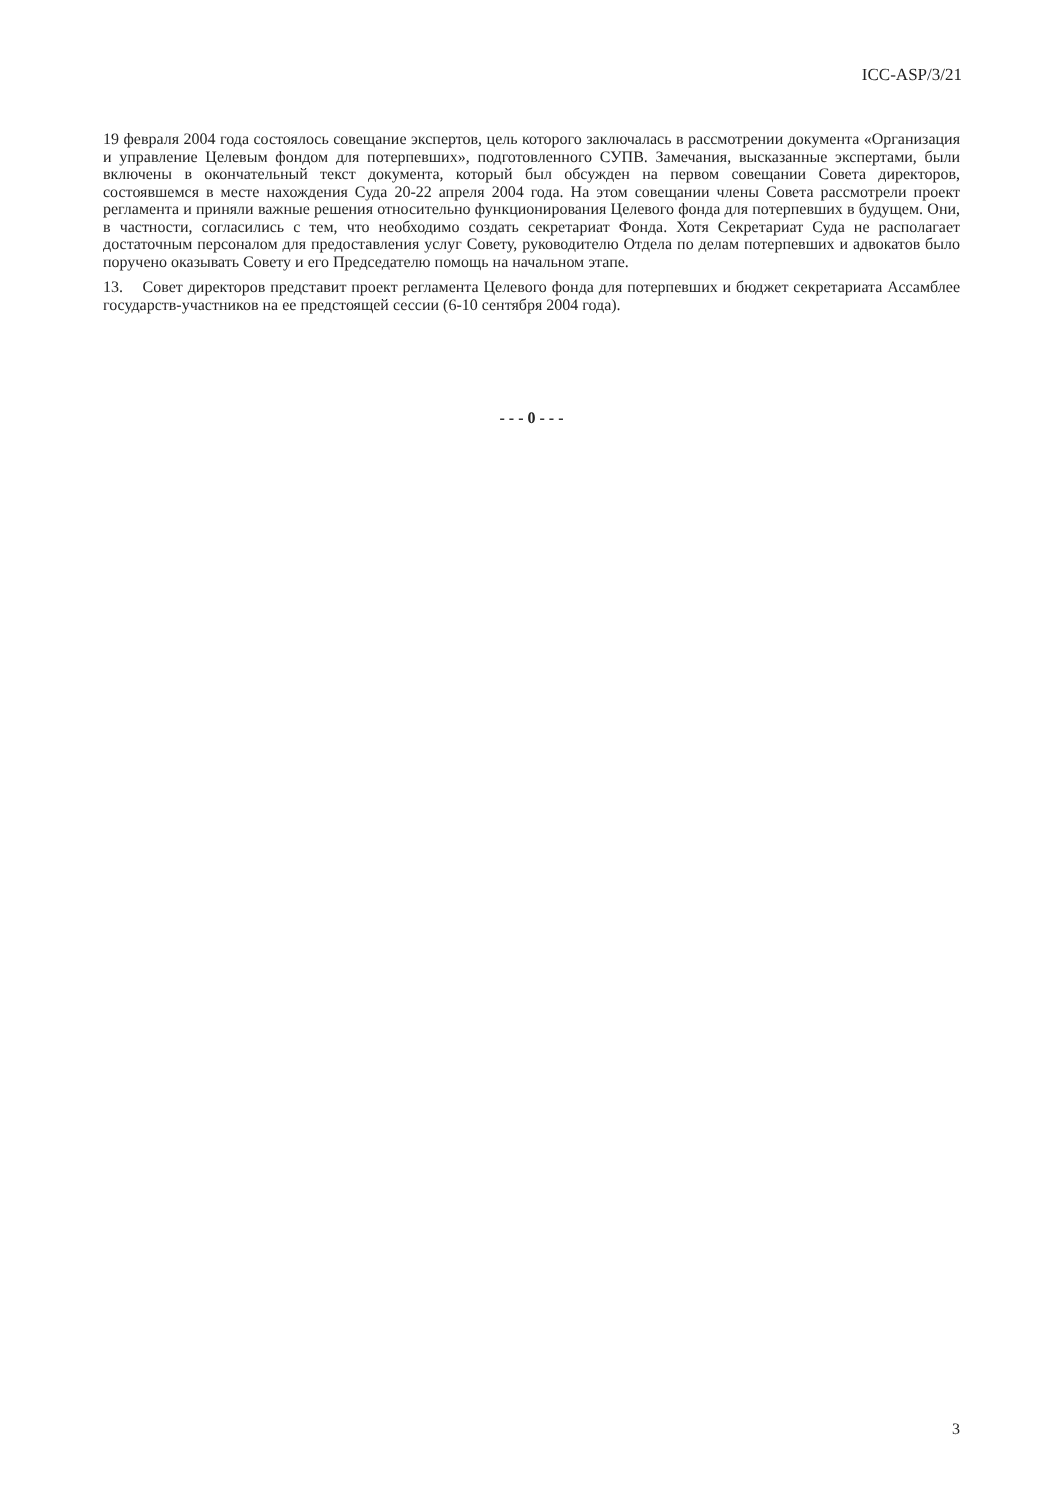ICC-ASP/3/21
19 февраля 2004 года состоялось совещание экспертов, цель которого заключалась в рассмотрении документа «Организация и управление Целевым фондом для потерпевших», подготовленного СУПВ. Замечания, высказанные экспертами, были включены в окончательный текст документа, который был обсужден на первом совещании Совета директоров, состоявшемся в месте нахождения Суда 20-22 апреля 2004 года. На этом совещании члены Совета рассмотрели проект регламента и приняли важные решения относительно функционирования Целевого фонда для потерпевших в будущем. Они, в частности, согласились с тем, что необходимо создать секретариат Фонда. Хотя Секретариат Суда не располагает достаточным персоналом для предоставления услуг Совету, руководителю Отдела по делам потерпевших и адвокатов было поручено оказывать Совету и его Председателю помощь на начальном этапе.
13. Совет директоров представит проект регламента Целевого фонда для потерпевших и бюджет секретариата Ассамблее государств-участников на ее предстоящей сессии (6-10 сентября 2004 года).
- - - 0 - - -
3